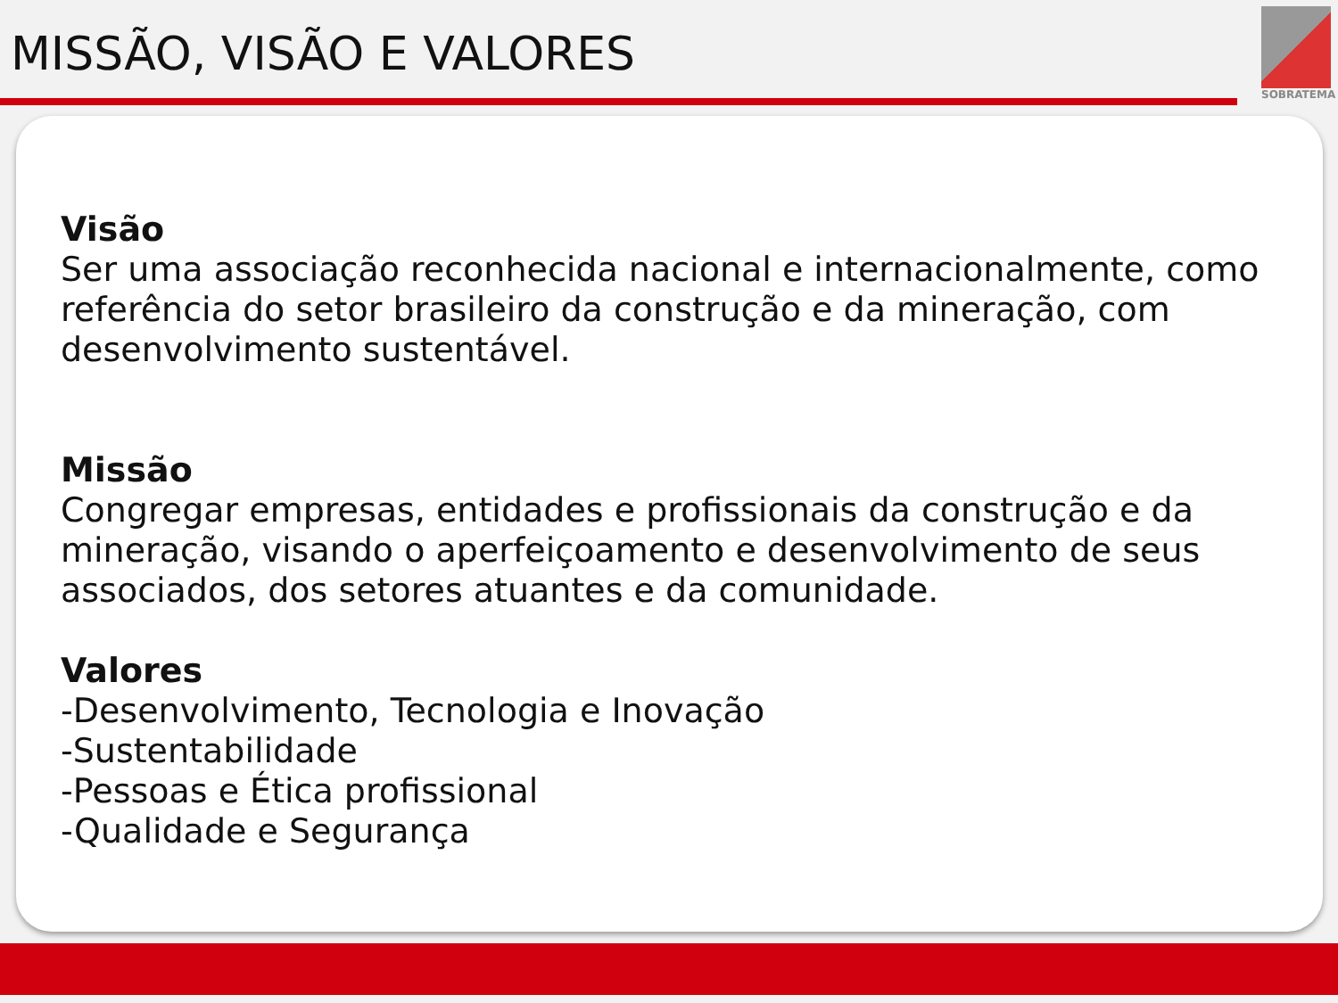MISSÃO, VISÃO E VALORES
SOBRATEMA
Visão
Ser uma associação reconhecida nacional e internacionalmente, como referência do setor brasileiro da construção e da mineração, com desenvolvimento sustentável.
Missão
Congregar empresas, entidades e profissionais da construção e da mineração, visando o aperfeiçoamento e desenvolvimento de seus associados, dos setores atuantes e da comunidade.
Valores
-Desenvolvimento, Tecnologia e Inovação
-Sustentabilidade
-Pessoas e Ética profissional
-Qualidade e Segurança